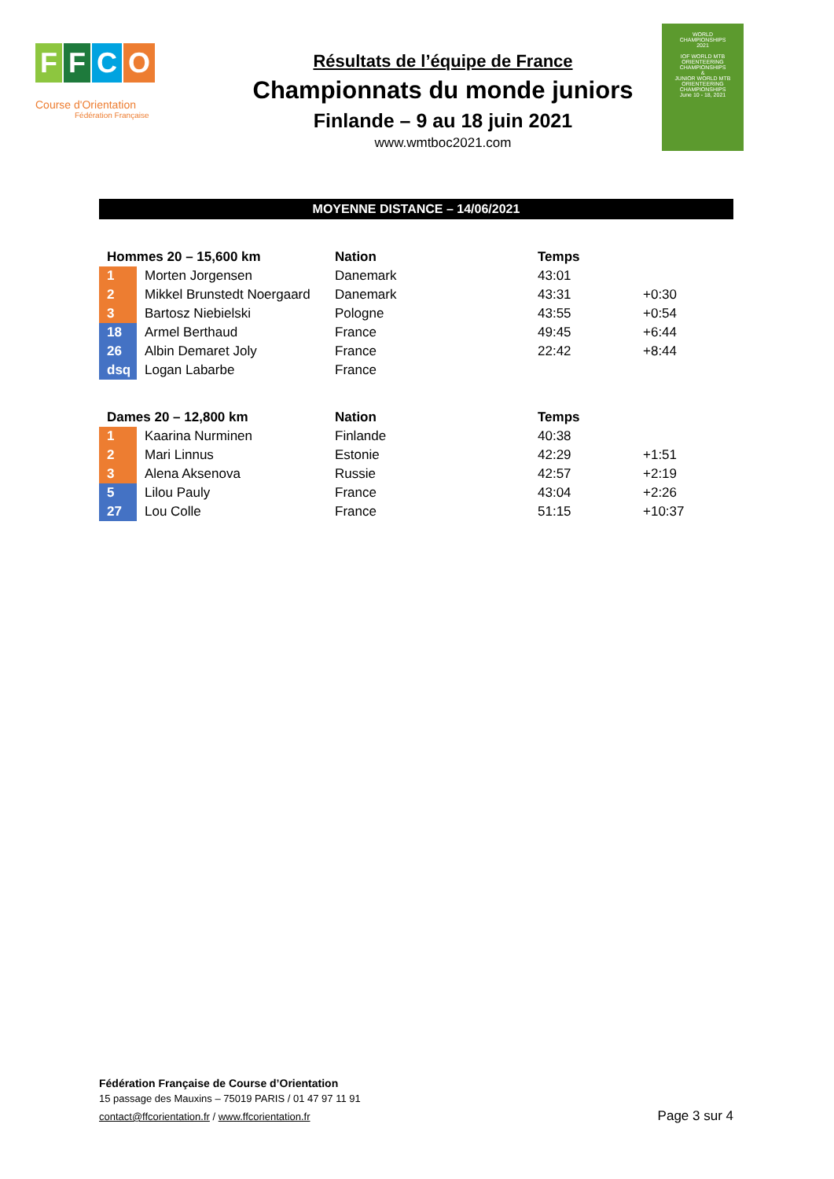FFCO
Course d'Orientation
Fédération Française
Résultats de l’équipe de France
Championnats du monde juniors
Finlande – 9 au 18 juin 2021
www.wmtboc2021.com
WORLD
CHAMPIONSHIPS
2021
IOF WORLD MTB ORIENTEERING CHAMPIONSHIPS
&
JUNIOR WORLD MTB ORIENTEERING CHAMPIONSHIPS
June 10 - 18, 2021
MOYENNE DISTANCE – 14/06/2021
| Hommes 20 – 15,600 km | | Nation | Temps | |
| --- | --- | --- | --- | --- |
| 1 | Morten Jorgensen | Danemark | 43:01 | |
| 2 | Mikkel Brunstedt Noergaard | Danemark | 43:31 | +0:30 |
| 3 | Bartosz Niebielski | Pologne | 43:55 | +0:54 |
| 18 | Armel Berthaud | France | 49:45 | +6:44 |
| 26 | Albin Demaret Joly | France | 22:42 | +8:44 |
| dsq | Logan Labarbe | France | | |
| Dames 20 – 12,800 km | | Nation | Temps | |
| --- | --- | --- | --- | --- |
| 1 | Kaarina Nurminen | Finlande | 40:38 | |
| 2 | Mari Linnus | Estonie | 42:29 | +1:51 |
| 3 | Alena Aksenova | Russie | 42:57 | +2:19 |
| 5 | Lilou Pauly | France | 43:04 | +2:26 |
| 27 | Lou Colle | France | 51:15 | +10:37 |
Fédération Française de Course d’Orientation
15 passage des Mauxins – 75019 PARIS / 01 47 97 11 91
contact@ffcorientation.fr / www.ffcorientation.fr
Page 3 sur 4